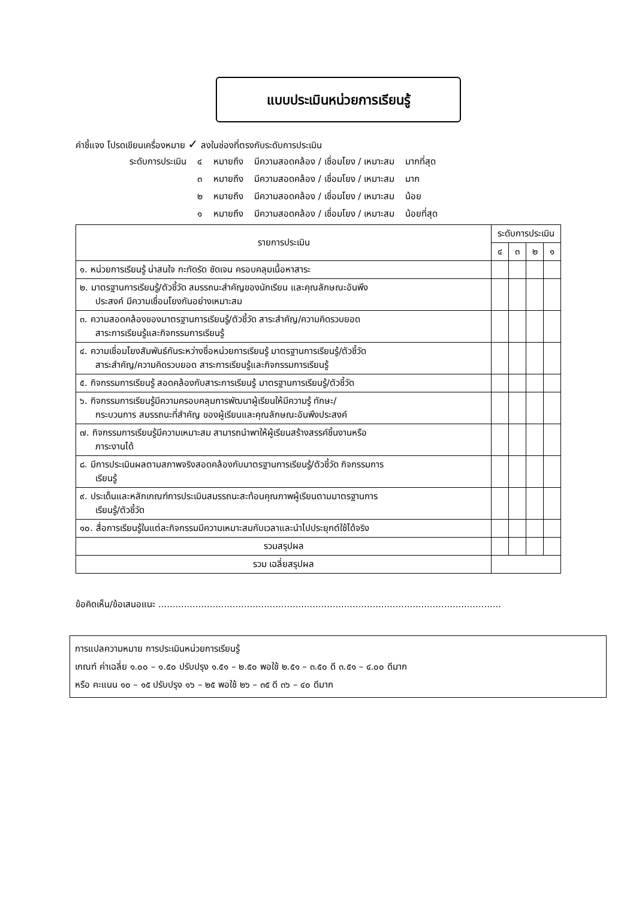แบบประเมินหน่วยการเรียนรู้
คำชี้แจง โปรดเขียนเครื่องหมาย ✓ ลงในช่องที่ตรงกับระดับการประเมิน
| ระดับการประเมิน | ๔ | หมายถึง | มีความสอดคล้อง / เชื่อมโยง / เหมาะสม | มากที่สุด |
| | ๓ | หมายถึง | มีความสอดคล้อง / เชื่อมโยง / เหมาะสม | มาก |
| | ๒ | หมายถึง | มีความสอดคล้อง / เชื่อมโยง / เหมาะสม | น้อย |
| | ๑ | หมายถึง | มีความสอดคล้อง / เชื่อมโยง / เหมาะสม | น้อยที่สุด |
| รายการประเมิน | ระดับการประเมิน | | | |
| --- | --- | --- | --- | --- |
| | ๔ | ๓ | ๒ | ๑ |
| ๑. หน่วยการเรียนรู้ น่าสนใจ กะทัดรัด ชัดเจน ครอบคลุมเนื้อหาสาระ | | | | |
| ๒. มาตรฐานการเรียนรู้/ตัวชี้วัด สมรรถนะสำคัญของนักเรียน และคุณลักษณะอันพึง ประสงค์ มีความเชื่อมโยงกันอย่างเหมาะสม | | | | |
| ๓. ความสอดคล้องของมาตรฐานการเรียนรู้/ตัวชี้วัด สาระสำคัญ/ความคิดรวบยอด สาระการเรียนรู้และกิจกรรมการเรียนรู้ | | | | |
| ๔. ความเชื่อมโยงสัมพันธ์กันระหว่างชื่อหน่วยการเรียนรู้ มาตรฐานการเรียนรู้/ตัวชี้วัด สาระสำคัญ/ความคิดรวบยอด สาระการเรียนรู้และกิจกรรมการเรียนรู้ | | | | |
| ๕. กิจกรรมการเรียนรู้ สอดคล้องกับสาระการเรียนรู้ มาตรฐานการเรียนรู้/ตัวชี้วัด | | | | |
| ๖. กิจกรรมการเรียนรู้มีความครอบคลุมการพัฒนาผู้เรียนให้มีความรู้ ทักษะ/ กระบวนการ สมรรถนะที่สำคัญ ของผู้เรียนและคุณลักษณะอันพึงประสงค์ | | | | |
| ๗. กิจกรรมการเรียนรู้มีความเหมาะสม สามารถนำพาให้ผู้เรียนสร้างสรรค์ชิ้นงานหรือ ภาระงานได้ | | | | |
| ๘. มีการประเมินผลตามสภาพจริงสอดคล้องกับมาตรฐานการเรียนรู้/ตัวชี้วัด กิจกรรมการ เรียนรู้ | | | | |
| ๙. ประเด็นและหลักเกณฑ์การประเมินสมรรถนะสะท้อนคุณภาพผู้เรียนตามมาตรฐานการ เรียนรู้/ตัวชี้วัด | | | | |
| ๑๐. สื่อการเรียนรู้ในแต่ละกิจกรรมมีความเหมาะสมกับเวลาและนำไปประยุกต์ใช้ได้จริง | | | | |
| รวมสรุปผล | | | | |
| รวม เฉลี่ยสรุปผล | | | | |
ข้อคิดเห็น/ข้อเสนอแนะ ........................................................................................................................
การแปลความหมาย การประเมินหน่วยการเรียนรู้
เกณฑ์ ค่าเฉลี่ย ๑.๐๐ – ๑.๕๐ ปรับปรุง ๑.๕๑ – ๒.๕๐ พอใช้ ๒.๕๑ – ๓.๕๐ ดี ๓.๕๑ – ๔.๐๐ ดีมาก
หรือ คะแนน ๑๐ – ๑๕ ปรับปรุง ๑๖ – ๒๕ พอใช้ ๒๖ – ๓๕ ดี ๓๖ – ๔๐ ดีมาก